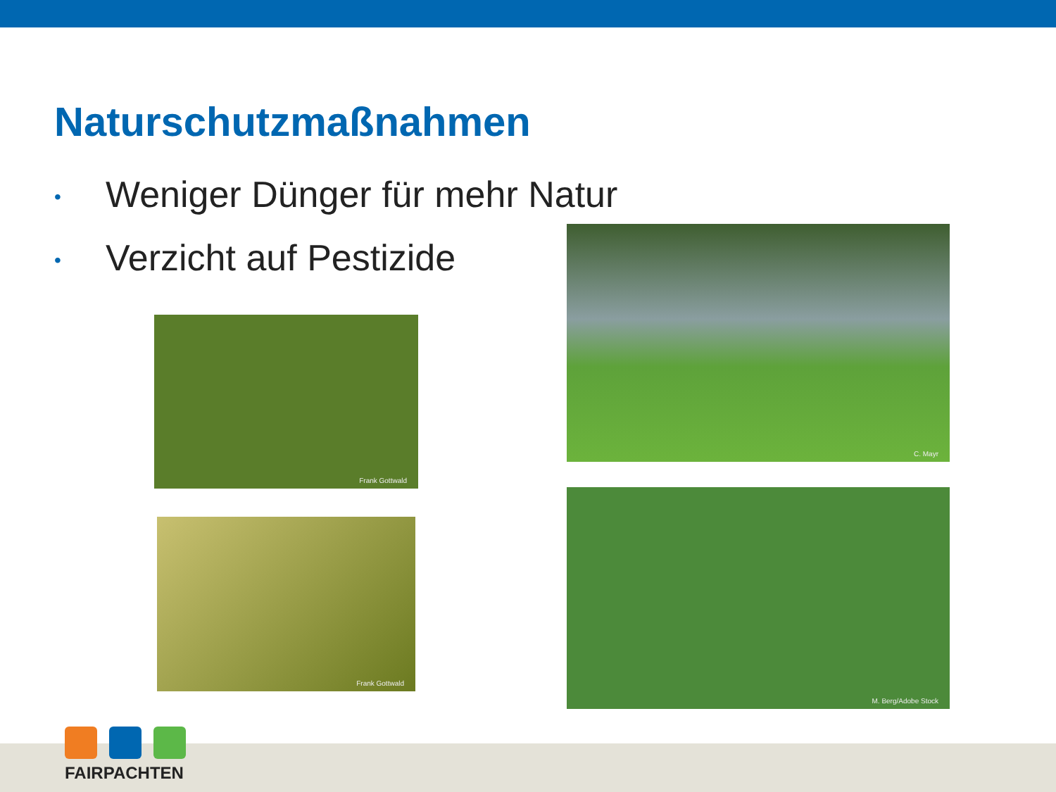Naturschutzmaßnahmen
• Weniger Dünger für mehr Natur
• Verzicht auf Pestizide
Frank Gottwald
Frank Gottwald
C. Mayr
M. Berg/Adobe Stock
FAIRPACHTEN